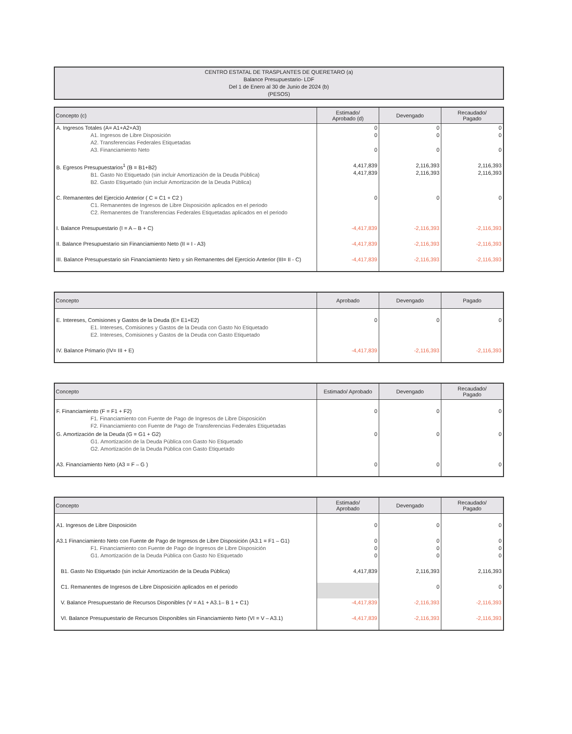CENTRO ESTATAL DE TRASPLANTES DE QUERETARO (a)
Balance Presupuestario- LDF
Del 1 de Enero al 30 de Junio de 2024 (b)
(PESOS)
| Concepto (c) | Estimado/ Aprobado (d) | Devengado | Recaudado/ Pagado |
| --- | --- | --- | --- |
| A. Ingresos Totales (A= A1+A2+A3) A1. Ingresos de Libre Disposición A2. Transferencias Federales Etiquetadas A3. Financiamiento Neto | 0 0 0 | 0 0 0 | 0 0 0 |
| B. Egresos Presupuestarios<sup>1</sup> (B = B1+B2) B1. Gasto No Etiquetado (sin incluir Amortización de la Deuda Pública) B2. Gasto Etiquetado (sin incluir Amortización de la Deuda Pública) | 4,417,839 4,417,839 | 2,116,393 2,116,393 | 2,116,393 2,116,393 |
| C. Remanentes del Ejercicio Anterior ( C = C1 + C2 ) C1. Remanentes de Ingresos de Libre Disposición aplicados en el periodo C2. Remanentes de Transferencias Federales Etiquetadas aplicados en el periodo | 0 | 0 | 0 |
| I. Balance Presupuestario (I = A – B + C) | -4,417,839 | -2,116,393 | -2,116,393 |
| II. Balance Presupuestario sin Financiamiento Neto (II = I - A3) | -4,417,839 | -2,116,393 | -2,116,393 |
| III. Balance Presupuestario sin Financiamiento Neto y sin Remanentes del Ejercicio Anterior (III= II - C) | -4,417,839 | -2,116,393 | -2,116,393 |
| Concepto | Aprobado | Devengado | Pagado |
| --- | --- | --- | --- |
| E. Intereses, Comisiones y Gastos de la Deuda (E= E1+E2) E1. Intereses, Comisiones y Gastos de la Deuda con Gasto No Etiquetado E2. Intereses, Comisiones y Gastos de la Deuda con Gasto Etiquetado | 0 | 0 | 0 |
| IV. Balance Primario (IV= III + E) | -4,417,839 | -2,116,393 | -2,116,393 |
| Concepto | Estimado/ Aprobado | Devengado | Recaudado/ Pagado |
| --- | --- | --- | --- |
| F. Financiamiento (F = F1 + F2) F1. Financiamiento con Fuente de Pago de Ingresos de Libre Disposición F2. Financiamiento con Fuente de Pago de Transferencias Federales Etiquetadas | 0 | 0 | 0 |
| G. Amortización de la Deuda (G = G1 + G2) G1. Amortización de la Deuda Pública con Gasto No Etiquetado G2. Amortización de la Deuda Pública con Gasto Etiquetado | 0 | 0 | 0 |
| A3. Financiamiento Neto (A3 = F – G ) | 0 | 0 | 0 |
| Concepto | Estimado/ Aprobado | Devengado | Recaudado/ Pagado |
| --- | --- | --- | --- |
| A1. Ingresos de Libre Disposición | 0 | 0 | 0 |
| A3.1 Financiamiento Neto con Fuente de Pago de Ingresos de Libre Disposición (A3.1 = F1 – G1) F1. Financiamiento con Fuente de Pago de Ingresos de Libre Disposición G1. Amortización de la Deuda Pública con Gasto No Etiquetado | 0 0 0 | 0 0 0 | 0 0 0 |
| B1. Gasto No Etiquetado (sin incluir Amortización de la Deuda Pública) | 4,417,839 | 2,116,393 | 2,116,393 |
| C1. Remanentes de Ingresos de Libre Disposición aplicados en el periodo | | 0 | 0 |
| V. Balance Presupuestario de Recursos Disponibles (V = A1 + A3.1– B 1 + C1) | -4,417,839 | -2,116,393 | -2,116,393 |
| VI. Balance Presupuestario de Recursos Disponibles sin Financiamiento Neto (VI = V – A3.1) | -4,417,839 | -2,116,393 | -2,116,393 |